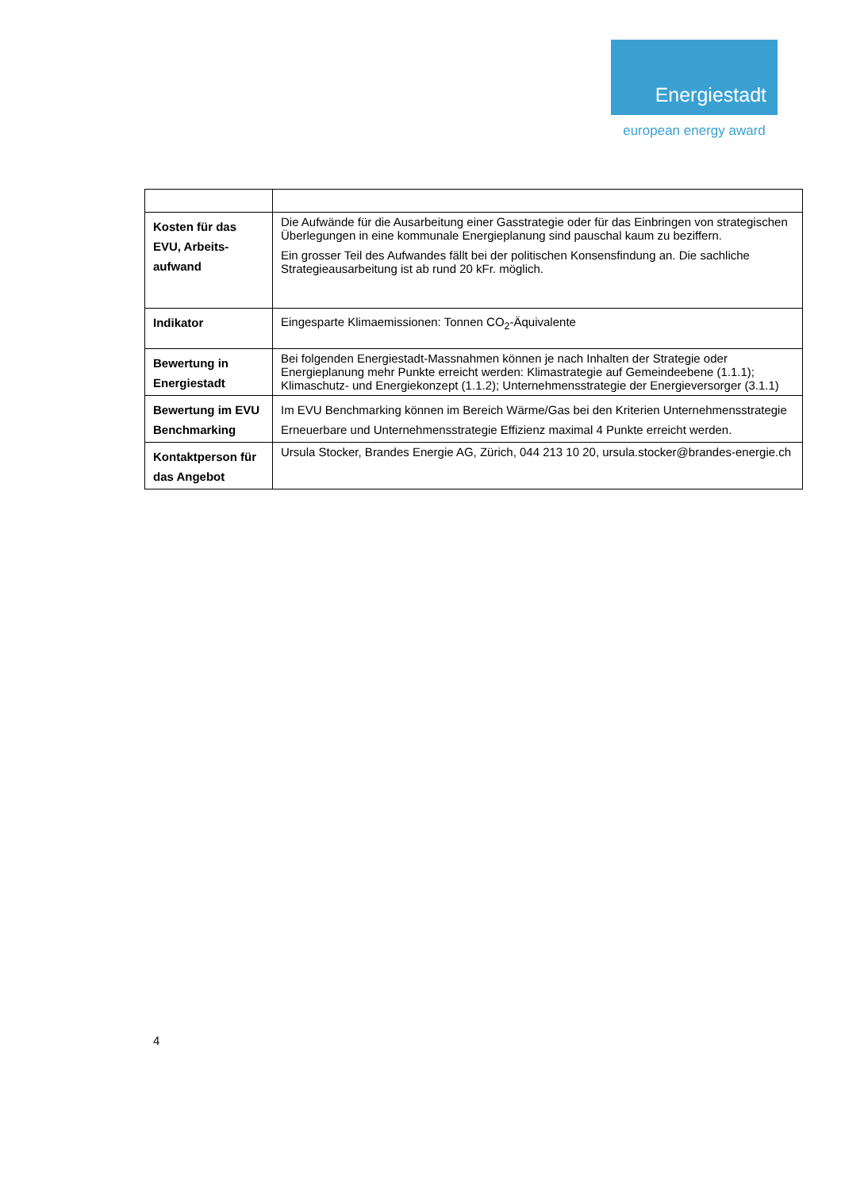Energiestadt
european energy award
| Kosten für das EVU, Arbeits-aufwand | Die Aufwände für die Ausarbeitung einer Gasstrategie oder für das Einbringen von strategischen Überlegungen in eine kommunale Energieplanung sind pauschal kaum zu beziffern. Ein grosser Teil des Aufwandes fällt bei der politischen Konsensfindung an. Die sachliche Strategieausarbeitung ist ab rund 20 kFr. möglich. |
| Indikator | Eingesparte Klimaemissionen: Tonnen CO<sub>2</sub>-Äquivalente |
| Bewertung in Energiestadt | Bei folgenden Energiestadt-Massnahmen können je nach Inhalten der Strategie oder Energieplanung mehr Punkte erreicht werden: Klimastrategie auf Gemeindeebene (1.1.1); Klimaschutz- und Energiekonzept (1.1.2); Unternehmensstrategie der Energieversorger (3.1.1) |
| Bewertung im EVU Benchmarking | Im EVU Benchmarking können im Bereich Wärme/Gas bei den Kriterien Unternehmensstrategie Erneuerbare und Unternehmensstrategie Effizienz maximal 4 Punkte erreicht werden. |
| Kontaktperson für das Angebot | Ursula Stocker, Brandes Energie AG, Zürich, 044 213 10 20, ursula.stocker@brandes-energie.ch |
4